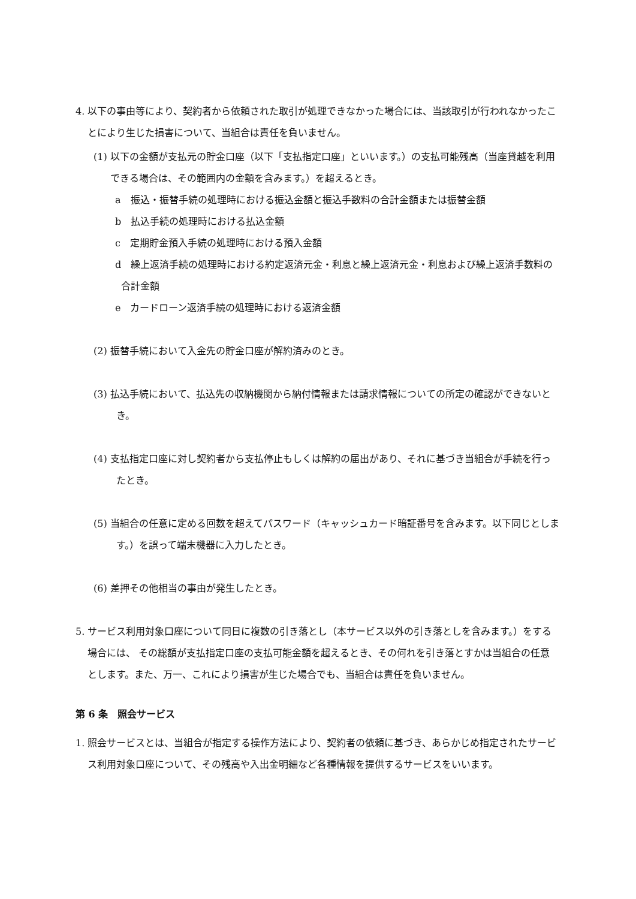4. 以下の事由等により、契約者から依頼された取引が処理できなかった場合には、当該取引が行われなかったことにより生じた損害について、当組合は責任を負いません。
(1) 以下の金額が支払元の貯金口座（以下「支払指定口座」といいます。）の支払可能残高（当座貸越を利用できる場合は、その範囲内の金額を含みます。）を超えるとき。
a　振込・振替手続の処理時における振込金額と振込手数料の合計金額または振替金額
b　払込手続の処理時における払込金額
c　定期貯金預入手続の処理時における預入金額
d　繰上返済手続の処理時における約定返済元金・利息と繰上返済元金・利息および繰上返済手数料の合計金額
e　カードローン返済手続の処理時における返済金額
(2) 振替手続において入金先の貯金口座が解約済みのとき。
(3) 払込手続において、払込先の収納機関から納付情報または請求情報についての所定の確認ができないとき。
(4) 支払指定口座に対し契約者から支払停止もしくは解約の届出があり、それに基づき当組合が手続を行ったとき。
(5) 当組合の任意に定める回数を超えてパスワード（キャッシュカード暗証番号を含みます。以下同じとします。）を誤って端末機器に入力したとき。
(6) 差押その他相当の事由が発生したとき。
5. サービス利用対象口座について同日に複数の引き落とし（本サービス以外の引き落としを含みます。）をする場合には、 その総額が支払指定口座の支払可能金額を超えるとき、その何れを引き落とすかは当組合の任意とします。また、万一、これにより損害が生じた場合でも、当組合は責任を負いません。
第 6 条　照会サービス
1. 照会サービスとは、当組合が指定する操作方法により、契約者の依頼に基づき、あらかじめ指定されたサービス利用対象口座について、その残高や入出金明細など各種情報を提供するサービスをいいます。